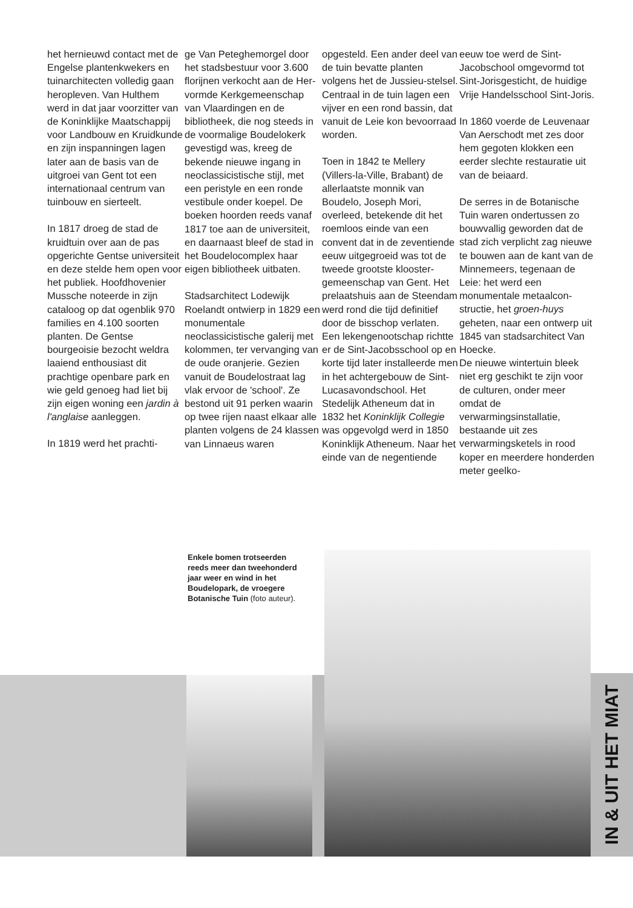het hernieuwd contact met de Engelse planten­kwekers en tuinarchitec­ten volledig gaan heropleven. Van Hulthem werd in dat jaar voorzitter van de Koninklijke Maatschappij voor Landbouw en Kruidkunde en zijn inspanningen lagen later aan de basis van de uitgroei van Gent tot een internationaal centrum van tuinbouw en sierteelt.
In 1817 droeg de stad de kruidtuin over aan de pas opgerichte Gentse universiteit en deze stelde hem open voor het publiek. Hoofdhovenier Mussche noteerde in zijn cataloog op dat ogenblik 970 families en 4.100 soorten planten. De Gentse bourgeoisie bezocht weldra laaiend enthousiast dit prachtige openbare park en wie geld genoeg had liet bij zijn eigen woning een jardin à l'anglaise aanleg­gen.
In 1819 werd het prachti-
ge Van Peteghemorgel door het stadsbestuur voor 3.600 florijnen verkocht aan de Her­vormde Kerkgemeen­schap van Vlaardingen en de bibliotheek, die nog steeds in de voormalige Boudelokerk gevestigd was, kreeg de bekende nieuwe ingang in neoclassicistische stijl, met een peristyle en een ronde vestibule onder koepel. De boeken hoorden reeds vanaf 1817 toe aan de universi­teit, en daarnaast bleef de stad in het Boudelocom­plex haar eigen biblio­theek uitbaten.
Stadsarchitect Lodewijk Roelandt ontwierp in 1829 een monumentale neoclassicistische galerij met kolommen, ter vervanging van de oude oranjerie. Gezien vanuit de Boudelostraat lag vlak ervoor de 'school'. Ze bestond uit 91 perken waarin op twee rijen naast elkaar alle planten volgens de 24 klassen van Linnaeus waren
opgesteld. Een ander deel van de tuin bevatte planten volgens het de Jussieu-stelsel. Centraal in de tuin lagen een vijver en een rond bassin, dat vanuit de Leie kon bevoorraad worden.
Toen in 1842 te Mellery (Villers-la-Ville, Brabant) de allerlaatste monnik van Boudelo, Joseph Mori, overleed, beteken­de dit het roemloos einde van een convent dat in de zeventiende eeuw uitgegroeid was tot de tweede grootste klooster­gemeenschap van Gent. Het prelaatshuis aan de Steendam werd rond die tijd definitief door de bisschop verlaten. Een lekengenootschap richtte er de Sint-Jacobsschool op en korte tijd later installeerde men in het achtergebouw de Sint-Lucasavondschool. Het Stedelijk Atheneum dat in 1832 het Koninklijk Collegie was opgevolgd werd in 1850 Koninklijk Atheneum. Naar het einde van de negentiende
eeuw toe werd de Sint-Jacobschool omgevormd tot Sint-Jorisgesticht, de huidige Vrije Handels­school Sint-Joris.
In 1860 voerde de Leuvenaar Van Aer­schodt met zes door hem gegoten klokken een eerder slechte restauratie uit van de beiaard.
De serres in de Botani­sche Tuin waren onder­tussen zo bouwvallig geworden dat de stad zich verplicht zag nieuwe te bouwen aan de kant van de Minnemeers, tegen­aan de Leie: het werd een monumentale metaalcon­structie, het groen-huys geheten, naar een ontwerp uit 1845 van stadsarchitect Van Hoecke.
De nieuwe wintertuin bleek niet erg geschikt te zijn voor de culturen, onder meer omdat de verwarmingsinstallatie, bestaande uit zes verwarmingsketels in rood koper en meerdere honderden meter geelko-
Enkele bomen trotseerden reeds meer dan tweehonderd jaar weer en wind in het Boudelopark, de vroegere Botanische Tuin (foto auteur).
IN & UIT HET MIAT